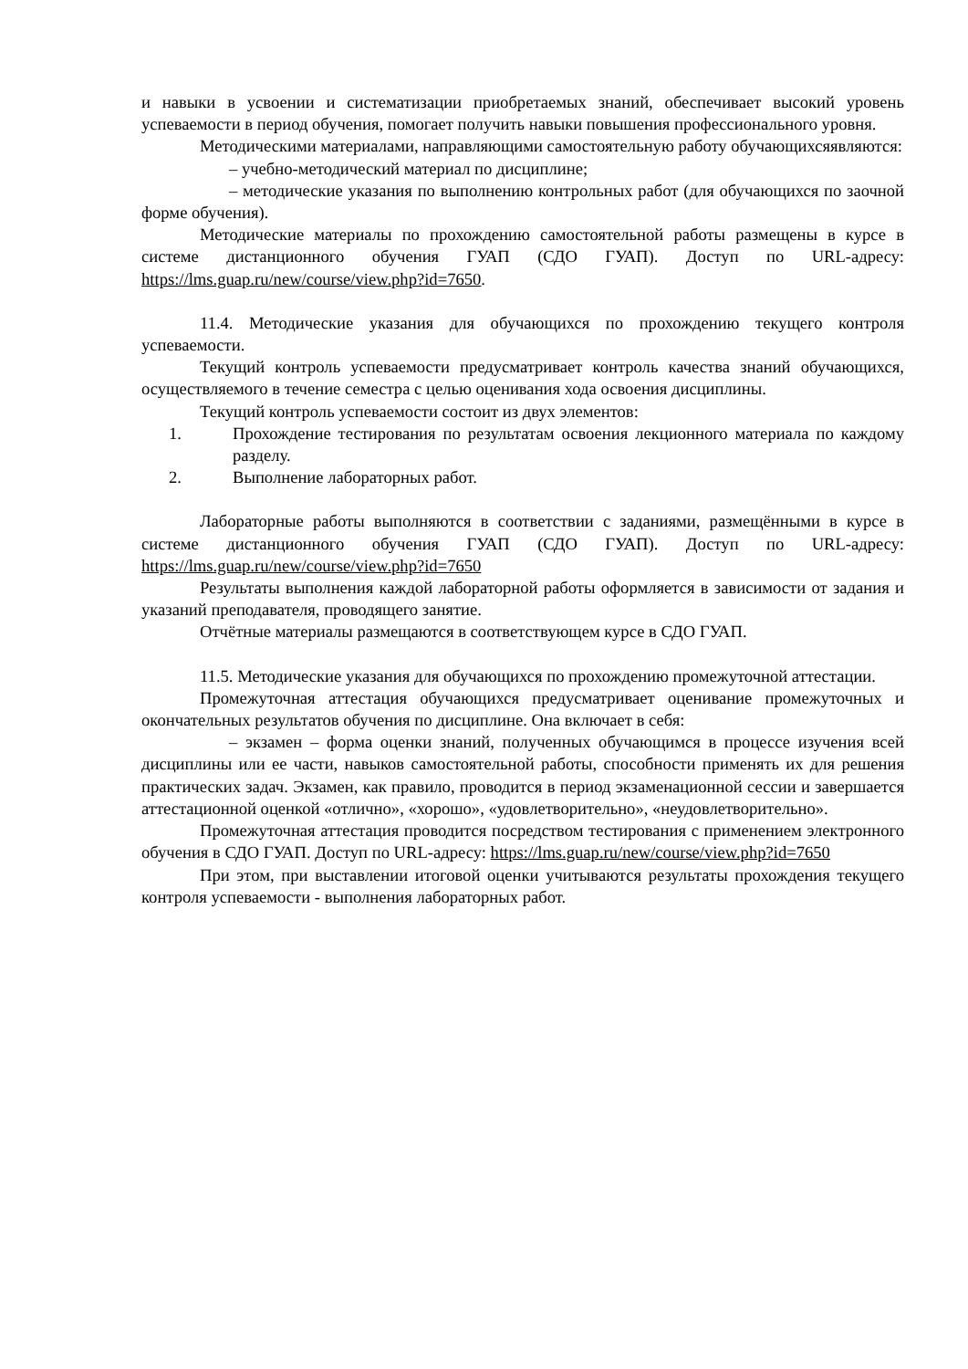и навыки в усвоении и систематизации приобретаемых знаний, обеспечивает высокий уровень успеваемости в период обучения, помогает получить навыки повышения профессионального уровня.
Методическими материалами, направляющими самостоятельную работу обучающихсяявляются:
– учебно-методический материал по дисциплине;
– методические указания по выполнению контрольных работ (для обучающихся по заочной форме обучения).
Методические материалы по прохождению самостоятельной работы размещены в курсе в системе дистанционного обучения ГУАП (СДО ГУАП). Доступ по URL-адресу: https://lms.guap.ru/new/course/view.php?id=7650.
11.4. Методические указания для обучающихся по прохождению текущего контроля успеваемости.
Текущий контроль успеваемости предусматривает контроль качества знаний обучающихся, осуществляемого в течение семестра с целью оценивания хода освоения дисциплины.
Текущий контроль успеваемости состоит из двух элементов:
1. Прохождение тестирования по результатам освоения лекционного материала по каждому разделу.
2. Выполнение лабораторных работ.
Лабораторные работы выполняются в соответствии с заданиями, размещёнными в курсе в системе дистанционного обучения ГУАП (СДО ГУАП). Доступ по URL-адресу: https://lms.guap.ru/new/course/view.php?id=7650
Результаты выполнения каждой лабораторной работы оформляется в зависимости от задания и указаний преподавателя, проводящего занятие.
Отчётные материалы размещаются в соответствующем курсе в СДО ГУАП.
11.5. Методические указания для обучающихся по прохождению промежуточной аттестации.
Промежуточная аттестация обучающихся предусматривает оценивание промежуточных и окончательных результатов обучения по дисциплине. Она включает в себя:
– экзамен – форма оценки знаний, полученных обучающимся в процессе изучения всей дисциплины или ее части, навыков самостоятельной работы, способности применять их для решения практических задач. Экзамен, как правило, проводится в период экзаменационной сессии и завершается аттестационной оценкой «отлично», «хорошо», «удовлетворительно», «неудовлетворительно».
Промежуточная аттестация проводится посредством тестирования с применением электронного обучения в СДО ГУАП. Доступ по URL-адресу: https://lms.guap.ru/new/course/view.php?id=7650
При этом, при выставлении итоговой оценки учитываются результаты прохождения текущего контроля успеваемости - выполнения лабораторных работ.